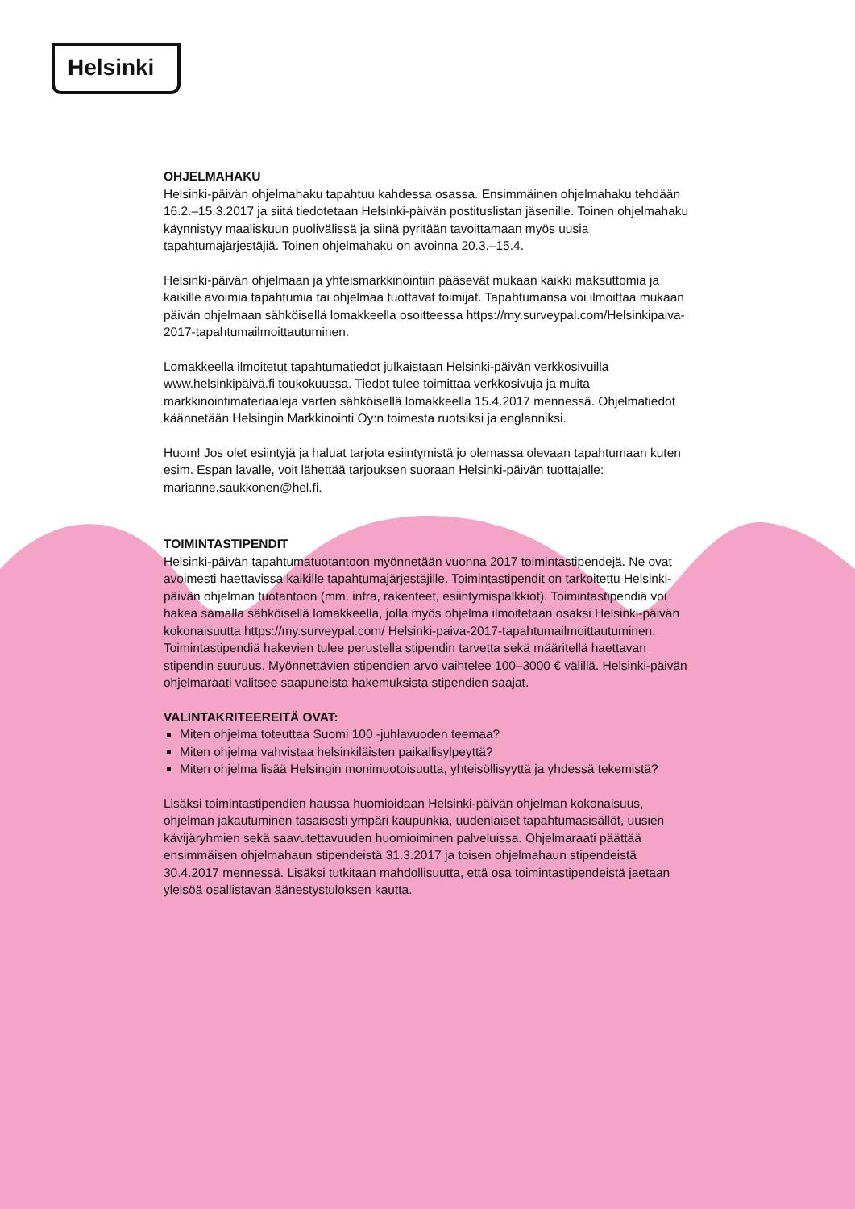Helsinki
OHJELMAHAKU
Helsinki-päivän ohjelmahaku tapahtuu kahdessa osassa. Ensimmäinen ohjelmahaku tehdään 16.2.–15.3.2017 ja siitä tiedotetaan Helsinki-päivän postituslistan jäsenille. Toinen ohjelmahaku käynnistyy maaliskuun puolivälissä ja siinä pyritään tavoittamaan myös uusia tapahtumajärjestäjiä. Toinen ohjelmahaku on avoinna 20.3.–15.4.
Helsinki-päivän ohjelmaan ja yhteismarkkinointiin pääsevät mukaan kaikki maksuttomia ja kaikille avoimia tapahtumia tai ohjelmaa tuottavat toimijat. Tapahtumansa voi ilmoittaa mukaan päivän ohjelmaan sähköisellä lomakkeella osoitteessa https://my.surveypal.com/Helsinkipaiva-2017-tapahtumailmoittautuminen.
Lomakkeella ilmoitetut tapahtumatiedot julkaistaan Helsinki-päivän verkkosivuilla www.helsinkipäivä.fi toukokuussa. Tiedot tulee toimittaa verkkosivuja ja muita markkinointimateriaaleja varten sähköisellä lomakkeella 15.4.2017 mennessä. Ohjelmatiedot käännetään Helsingin Markkinointi Oy:n toimesta ruotsiksi ja englanniksi.
Huom! Jos olet esiintyjä ja haluat tarjota esiintymistä jo olemassa olevaan tapahtumaan kuten esim. Espan lavalle, voit lähettää tarjouksen suoraan Helsinki-päivän tuottajalle: marianne.saukkonen@hel.fi.
TOIMINTASTIPENDIT
Helsinki-päivän tapahtumatuotantoon myönnetään vuonna 2017 toimintastipendejä. Ne ovat avoimesti haettavissa kaikille tapahtumajärjestäjille. Toimintastipendit on tarkoitettu Helsinki-päivän ohjelman tuotantoon (mm. infra, rakenteet, esiintymispalkkiot). Toimintastipendiä voi hakea samalla sähköisellä lomakkeella, jolla myös ohjelma ilmoitetaan osaksi Helsinki-päivän kokonaisuutta https://my.surveypal.com/ Helsinki-paiva-2017-tapahtumailmoittautuminen. Toimintastipendiä hakevien tulee perustella stipendin tarvetta sekä määritellä haettavan stipendin suuruus. Myönnettävien stipendien arvo vaihtelee 100–3000 € välillä. Helsinki-päivän ohjelmaraati valitsee saapuneista hakemuksista stipendien saajat.
VALINTAKRITEEREITÄ OVAT:
Miten ohjelma toteuttaa Suomi 100 -juhlavuoden teemaa?
Miten ohjelma vahvistaa helsinkiläisten paikallisylpeyttä?
Miten ohjelma lisää Helsingin monimuotoisuutta, yhteisöllisyyttä ja yhdessä tekemistä?
Lisäksi toimintastipendien haussa huomioidaan Helsinki-päivän ohjelman kokonaisuus, ohjelman jakautuminen tasaisesti ympäri kaupunkia, uudenlaiset tapahtumasisällöt, uusien kävijäryhmien sekä saavutettavuuden huomioiminen palveluissa. Ohjelmaraati päättää ensimmäisen ohjelmahaun stipendeistä 31.3.2017 ja toisen ohjelmahaun stipendeistä 30.4.2017 mennessä. Lisäksi tutkitaan mahdollisuutta, että osa toimintastipendeistä jaetaan yleisöä osallistavan äänestystuloksen kautta.